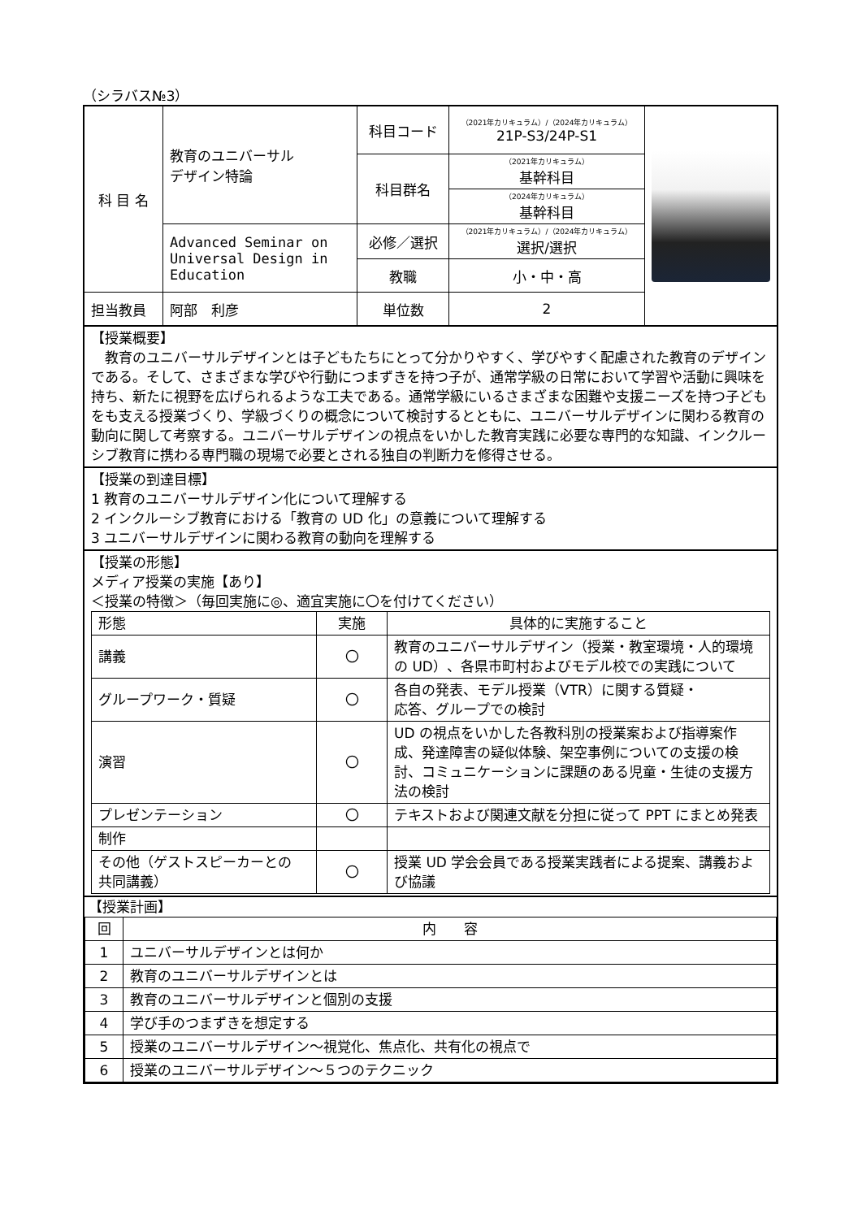（シラバス№3）
| 科 目 名 | 教育のユニバーサル デザイン特論 | 科目コード | （2021年カリキュラム）/（2024年カリキュラム） 21P-S3/24P-S1 | |
| | | 科目群名 | （2021年カリキュラム） 基幹科目 | |
| | | | （2024年カリキュラム） 基幹科目 | |
| | Advanced Seminar on Universal Design in Education | 必修／選択 | （2021年カリキュラム）/（2024年カリキュラム） 選択/選択 | |
| | | 教職 | 小・中・高 | |
| 担当教員 | 阿部 利彦 | 単位数 | 2 | |
【授業概要】
　教育のユニバーサルデザインとは子どもたちにとって分かりやすく、学びやすく配慮された教育のデザインである。そして、さまざまな学びや行動につまずきを持つ子が、通常学級の日常において学習や活動に興味を持ち、新たに視野を広げられるような工夫である。通常学級にいるさまざまな困難や支援ニーズを持つ子どもをも支える授業づくり、学級づくりの概念について検討するとともに、ユニバーサルデザインに関わる教育の動向に関して考察する。ユニバーサルデザインの視点をいかした教育実践に必要な専門的な知識、インクルーシブ教育に携わる専門職の現場で必要とされる独自の判断力を修得させる。
【授業の到達目標】
1 教育のユニバーサルデザイン化について理解する
2 インクルーシブ教育における「教育の UD 化」の意義について理解する
3 ユニバーサルデザインに関わる教育の動向を理解する
【授業の形態】
メディア授業の実施【あり】
＜授業の特徴＞（毎回実施に◎、適宜実施に〇を付けてください）
| 形態 | 実施 | 具体的に実施すること |
| --- | --- | --- |
| 講義 | 〇 | 教育のユニバーサルデザイン（授業・教室環境・人的環境の UD）、各県市町村およびモデル校での実践について |
| グループワーク・質疑 | 〇 | 各自の発表、モデル授業（VTR）に関する質疑・ 応答、グループでの検討 |
| 演習 | 〇 | UD の視点をいかした各教科別の授業案および指導案作成、発達障害の疑似体験、架空事例についての支援の検討、コミュニケーションに課題のある児童・生徒の支援方法の検討 |
| プレゼンテーション | 〇 | テキストおよび関連文献を分担に従って PPT にまとめ発表 |
| 制作 | | |
| その他（ゲストスピーカーとの 共同講義） | 〇 | 授業 UD 学会会員である授業実践者による提案、講義および協議 |
【授業計画】
| 回 | 内 容 |
| --- | --- |
| 1 | ユニバーサルデザインとは何か |
| 2 | 教育のユニバーサルデザインとは |
| 3 | 教育のユニバーサルデザインと個別の支援 |
| 4 | 学び手のつまずきを想定する |
| 5 | 授業のユニバーサルデザイン～視覚化、焦点化、共有化の視点で |
| 6 | 授業のユニバーサルデザイン～５つのテクニック |